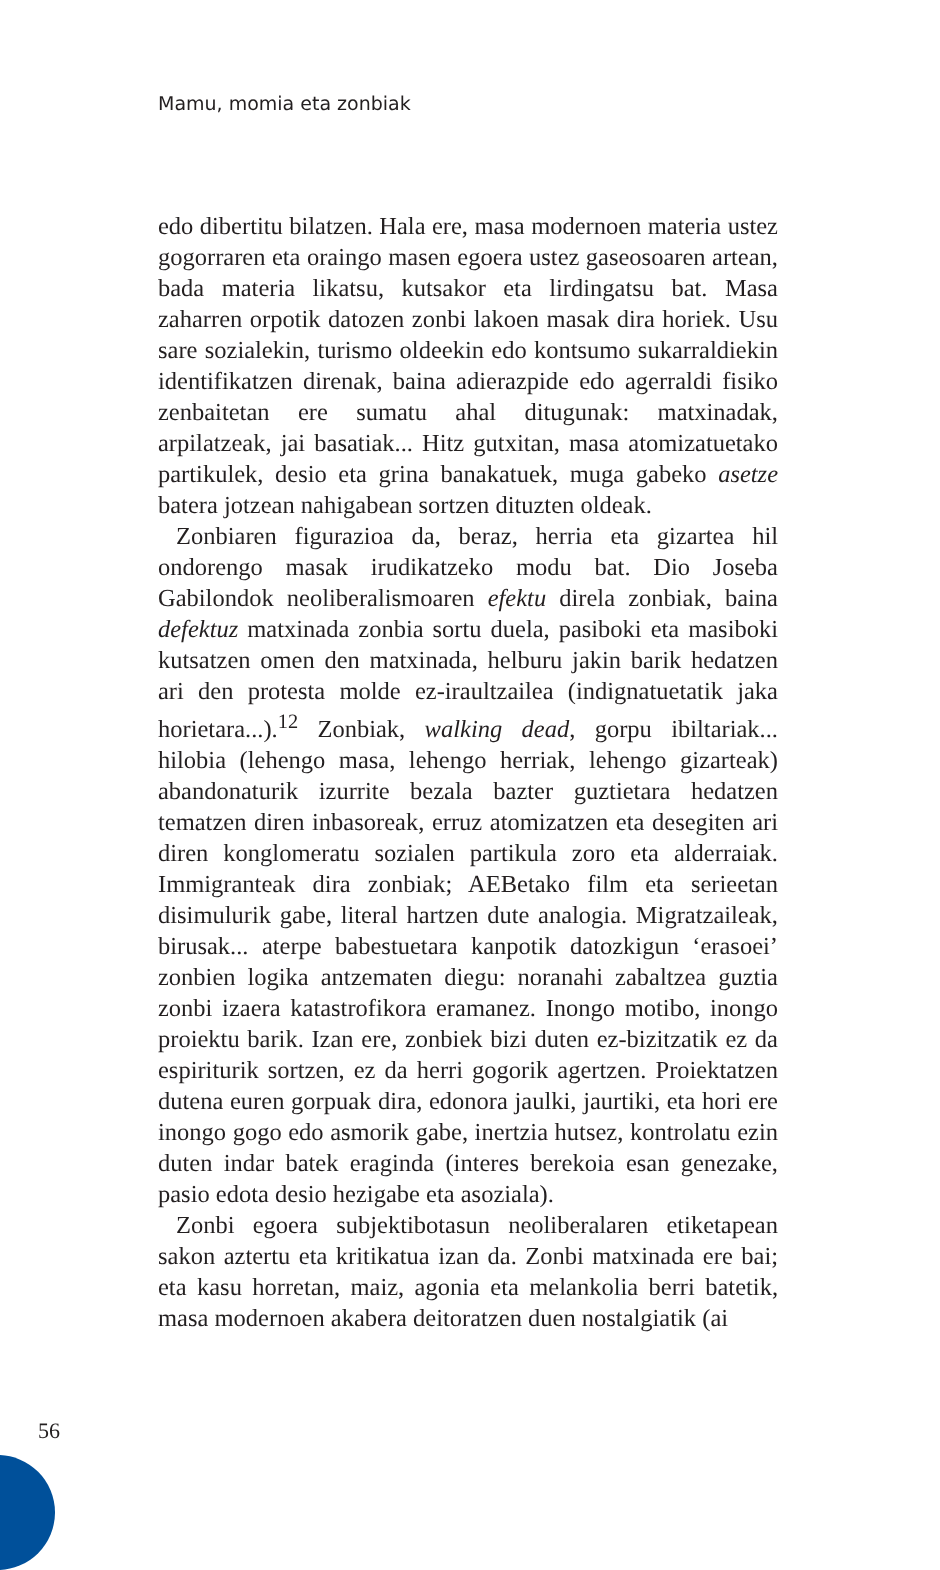Mamu, momia eta zonbiak
edo dibertitu bilatzen. Hala ere, masa modernoen materia ustez gogorraren eta oraingo masen egoera ustez gaseosoaren artean, bada materia likatsu, kutsakor eta lirdingatsu bat. Masa zaharren orpotik datozen zonbi lakoen masak dira horiek. Usu sare sozialekin, turismo oldeekin edo kontsumo sukarraldiekin identifikatzen direnak, baina adierazpide edo agerraldi fisiko zenbaitetan ere sumatu ahal ditugunak: matxinadak, arpilatzeak, jai basatiak... Hitz gutxitan, masa atomizatuetako partikulek, desio eta grina banakatuek, muga gabeko asetze batera jotzean nahigabean sortzen dituzten oldeak.
Zonbiaren figurazioa da, beraz, herria eta gizartea hil ondorengo masak irudikatzeko modu bat. Dio Joseba Gabilondok neoliberalismoaren efektu direla zonbiak, baina defektuz matxinada zonbia sortu duela, pasiboki eta masiboki kutsatzen omen den matxinada, helburu jakin barik hedatzen ari den protesta molde ez-iraultzailea (indignatuetatik jaka horietara...).<sup>12</sup> Zonbiak, walking dead, gorpu ibiltariak... hilobia (lehengo masa, lehengo herriak, lehengo gizarteak) abandonaturik izurrite bezala bazter guztietara hedatzen tematzen diren inbasoreak, erruz atomizatzen eta desegiten ari diren konglomeratu sozialen partikula zoro eta alderraiak. Immigranteak dira zonbiak; AEBetako film eta serieetan disimulurik gabe, literal hartzen dute analogia. Migratzaileak, birusak... aterpe babestuetara kanpotik datozkigun ‘erasoei’ zonbien logika antzematen diegu: noranahi zabaltzea guztia zonbi izaera katastrofikora eramanez. Inongo motibo, inongo proiektu barik. Izan ere, zonbiek bizi duten ez-bizitzatik ez da espiriturik sortzen, ez da herri gogorik agertzen. Proiektatzen dutena euren gorpuak dira, edonora jaulki, jaurtiki, eta hori ere inongo gogo edo asmorik gabe, inertzia hutsez, kontrolatu ezin duten indar batek eraginda (interes berekoia esan genezake, pasio edota desio hezigabe eta asoziala).
Zonbi egoera subjektibotasun neoliberalaren etiketapean sakon aztertu eta kritikatua izan da. Zonbi matxinada ere bai; eta kasu horretan, maiz, agonia eta melankolia berri batetik, masa modernoen akabera deitoratzen duen nostalgiatik (ai
56